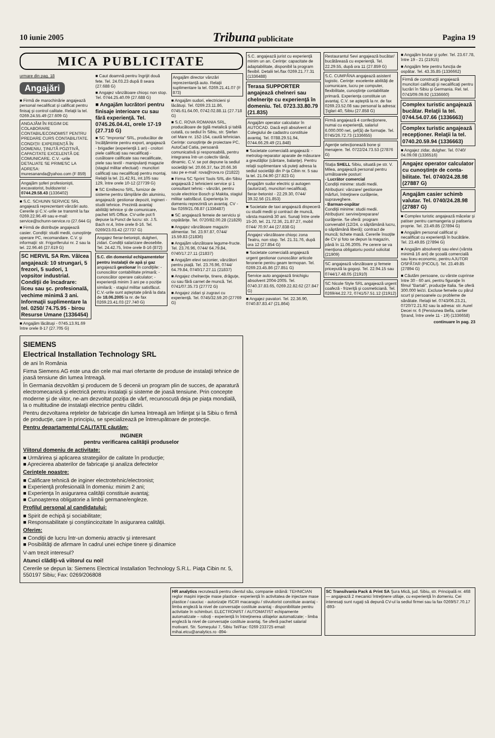10 iunie 2005 Tribuna publicitate Pagina 19
MICA PUBLICITATE
urmare din pag. 18
Angajări
■ Firmă de marochinărie angajează personal necalificat şi calificat pentru finisaj şi control calitate. Relaţii la tel. 0269.24.55.49 (27.609 G)
ANGAJĂM ÎN REGIM DE COLABORARE CONTABIL/ECONOMIST PENTRU PREDARE CURS CONTABILITATE. CONDIŢII: EXPERIENŢĂ ÎN DOMENIU, ŢINUTĂ POZITIVĂ, CAPACITATE EXCELENTĂ DE COMUNICARE. C.V. -urile DETALIATE SE PRIMESC LA ADRESA: muresananda@yahoo.com (F 859)
Angajăm şoferi profesionişti, excavatorist, buldozerist - 0744.29.58.43 (1336402)
■ S.C. SCHUNN SERVICE SRL angajează reprezentant vânzări auto. Cererile şi C.V.-urile se transmit la fax 0269.22.96.49 sau e-mail: service@schunn-service.ro (27.644 G)
■ Firmă de distribuţie angajează casier. Condiţii: studii medii, cunoştinţe operare PC, recomandare. C.V. şi informaţii: str. Frigoriferului nr. 2 sau la tel. 22.96.46 (27.619 G)
SC HERVIL SA Rm. Vâlcea angajează: 10 strungari, 5 frezori, 5 sudori, 1 vopsitor industrial. Condiţii de încadrare: liceu sau şc. profesională, vechime minimă 3 ani. Informaţii suplimentare la tel. 0250/ 74.75.95 - birou Resurse Umane (1336454)
■ Angajăm lăcătuşi - 0745.13.91.69 între orele 8-17 (27.705 G)
■ Caut doamnă pentru îngrijit două fete. Tel. 24.03.23 după 8 seara (27.688 G)
■ Angajez vânzătoare chioşc non stop. Tel. 0744.25.40.09 (27.688 G)
■ Angajăm lucrători pentru finisaje interioare cu sau fără experienţă. Tel. 0745.26.04.41, orele 17-19 (27.710 G)
■ SC "Impronta" SRL, producător de încălţăminte pentru export, angajează - brigadier (experienţă 1 an) - croitori piele calificaţi sau necalificaţi - cusătoare calificate sau necalificate, piele sau textil - manipulanţi magazie (stagiul militar efectuat) - muncitori calificaţi sau necalificaţi pentru montaj. Relaţii la tel. 21.42.91, int.105 sau 129, între orele 10-12 (27739 G)
■ SC Emiltecno SRL, furnizor de sisteme pentru tâmplărie din aluminiu, angajează: gestionar depozit, ingineri - studii tehnice. Prezintă avantaj: abilităţi tehnice şi de comunicare, pachet MS Office. CV-urile pot fi depuse la Punct de lucru: str. J.S. Bach nr.4, între orele 8-16. Tel. 0269/23.03.42 (27737 G)
Angajez fierar-betonişti, dulgheri, zidari. Condiţii salarizare deosebite. Tel. 24.42.75, între orele 8-16 (872)
S.C. din domeniul echipamentelor pentru instalaţii de apă şi gaz angajează gestionar în condiţiile: - cunoscător contabilitate primară; - cunoscător operare calculator; - experienţă minim 3 ani pe o poziţie similară; - stagiul militar satisfăcut. C.V.-urile sunt aşteptate până la data de 18.06.2005 la nr. de fax 0269.23.41.03 (27.740 G)
Angajăm director vânzări reprezentanţă auto. Relaţii suplimentare la tel. 0269.21.41.07 (F 873)
■ Angajăm sudori, electricieni şi lăcătuşi. Tel. 0269.23.11.86, 0745.61.64.00, 0742.02.88.11 (27.718 G)
■ S.C. ROVA ROMANIA SRL, producătoare de ţiglă metalică şi tablă cutată, cu sediul în Sibiu, str. Ştefan cel Mare nr. 152-154, caută tehnician. Cerinţe: cunoştinţe de proiectare PC, AutoCad Catia, persoană comunicativă şi responsabilă, pentru integrarea într-un colectiv tânăr, dinamic. C.V. se pot depune la sediul societăţii tel. 20.66.37, fax 20.66.36 sau pe e-mail: rova@rova.ro (21822)
■ Firma SC Sprint Tools SRL din Sibiu angajează 2 tehnicieni service şi 1 consultant tehnic - vânzări, pentru scule electrice Bosch şi Makita, stagiul militar satisfăcut. Experienţa în domeniu reprezintă un avantaj. CV - fax 0269/21.08.87 (1336487)
■ SC angajează femeie de serviciu şi ospătăriţe. Tel. 0720/82.00.28 (21829)
■ Angajez vânzătoare magazin alimentar. Tel. 23.97.87, 0744/ 15.59.83 (21836)
■ Angajăm vânzătoare legume-fructe. Tel. 23.76.96, 0744/ 64.79.84, 0740/17.27.11 (21837)
■ Angajăm elevi sezonier, vânzători pentru piaţă. Tel. 23.76.96, 0744/ 64.79.84, 0740/17.27.11 (21837)
■ Angajez chelneriţe, tinere, drăguţe, cu sau fără carnet de muncă. Tel. 0741/07.35.73 (27772 G)
■ Angajez zidari şi zugravi cu experienţă. Tel. 0745/32.59.20 (27769 G)
SIEMENS
Electrical Installation Technology SRL
de ani în România
Firma Siemens AG este una din cele mai mari ofertante de produse de instalaţii tehnice de joasă tensiune din lumea întreagă.
În Germania dezvoltăm şi producem de 5 decenii un program plin de succes, de aparatură electromecanică şi electrică pentru instalaţii şi sisteme de joasă tensiune. Prin concepte moderne şi de viitor, ne-am dezvoltat poziţia de vârf, recunoscută deja pe piaţa mondială, la o multitudine de instalaţii electrice pentru clădiri.
Pentru dezvoltarea reţelelor de fabricaţie din lumea întreagă am înfiinţat şi la Sibiu o firmă de producţie, care în principiu, se specializează pe întrerupătoare de protecţie.
Pentru departamentul CALITATE căutăm:
INGINER
pentru verificarea calităţii produselor
Viitorul domeniu de activitate:
■ Urmărirea şi aplicarea strategiilor de calitate în producţie;
■ Aprecierea abaterilor de fabricaţie şi analiza defectelor
Cerinţele noastre:
■ Calificare tehnică de inginer electrotehnic/electronist;
■ Experienţă profesională în domeniu: minim 2 ani;
■ Experienţa în asigurarea calităţii constituie avantaj;
■ Cunoaşterea obligatorie a limbii germane/engleze.
Profilul personal al candidatului:
■ Spirit de echipă şi sociabilitate;
■ Responsabilitate şi conştiinciozitate în asigurarea calităţii.
Oferim:
■ Condiţii de lucru într-un domeniu atractiv şi interesant
■ Posibilităţi de afirmare în cadrul unei echipe tinere şi dinamice
V-am trezit interesul?
Atunci clădiţi-vă viitorul cu noi!
Cererile se depun la: Siemens Electrical Installation Technology S.R.L. Piaţa Cibin nr. 5, 550197 Sibiu; Fax: 0269/206808
S.C. angajează jurist cu experienţă minim un an. Cerinţe: capacitate de adaptabilitate, disponibil la program flexibil. Detalii tel./fax 0269.21.77.31 (1336488)
Terasa SUPPORTER angajează chelneri sau chelneriţe cu experienţă în domeniu. Tel. 0723.33.80.79 (21.835)
Angajăm operator calculator în AUTOCAD. Dacă eşti absolvent al Colegiului de cadastru constituie avantaj. Tel. 0788.29.51.94, 0744.66.29.49 (21.848)
■ Societate comercială angajează: - metrolog-reparator aparate de măsurare a greutăţilor (cântare, balanţe). Pentru relaţii suplimentare vă puteţi adresa la sediul societăţii din P-ţa Cibin nr. 5 sau la tel. 21.04.90 (27.823 G)
Angajăm sudor electric şi autogen (autorizat), muncitori necalificaţi, fierar-betonist - 22.29.30, 0744/ 39.32.56 (21.853)
■ Societate de taxi angajează dispeceră cu studii medii şi contract de muncă, vârsta maximă 30 ani. Sunaţi între orele 15-20, tel. 21.72.36, 21.87.27, mobil 0744/ 70.97.44 (27.838 G)
Angajez vânzătoare chioşc zona Teatru, non stop. Tel. 21.31.76, după ora 12 (27.854 G)
■ Societate comercială angajează urgent gestionar cunoscător articole feronerie pentru geam termopan. Tel. 0269.23.45.86 (27.851 G)
Service auto angajează tinichigiu absolvent 2004-2005. Tel. 0740.37.83.65, 0269.22.82.62 (27.847 G)
■ Angajez pavatori. Tel. 22.36.90, 0740.87.83.47 (21.864)
Restaurantul Sevi angajează bucătar/ bucătăreasă cu experienţă. Tel. 22.29.55, după ora 11 (27.859 G)
S.C. CUMPĂNA angajează asistent logistic. Cerinţe: excelente abilităţi de comunicare, lucru pe computer, flexibilitate, cunoştinţe contabilitate primară. Experienţa constituie un avantaj. C.V. se aşteptă la nr. de fax 0269.23.52.08 sau personal la adresa: Ţiglari 40, Sibiu (27.858 G)
Firmă angajează 4 confecţionere, numai cu experienţă, salariul 6.000.000 net, şef(ă) de formaţie. Tel. 0745/26.72.73 (1336655)
Agenţie selecţionează bone şi menajere. Tel. 0722/24.73.53 (27876 G)
Staţia SHELL Sibiu, situată pe str. V. Milea, angajează personal pentru următoarele posturi:
- Lucrător comercial
Condiţii minime: studii medii. Atribuţiuni: vânzare/ gestionare mărfuri, întreţinere curăţenie, supraveghere.
- Barman-ospătar
Condiţii minime: studii medii. Atribuţiuni: servire/preparare/ curăţenie. Se oferă: program convenabil (12/24, o săptămână lucru, o săptămână liberă); contract de muncă; tichete masă. Cererile însoţite de CV şi foto se depun la magazin, până în 11.06.2005. Pe cerere se va menţiona obligatoriu postul solicitat (21909)
SC angajează vânzătoare şi femeie pricepută la gogoşi. Tel. 22.94.15 sau 0744/17.48.05 (21910)
SC Nicole Style SRL angajează urgent coafeză - frizeriţă şi cosmeticiană. Tel. 0269/44.22.72, 0741/57.51.12 (21912)
■ Angajăm brutar şi şofer. Tel. 23.67.78, între 19 - 21 (21915)
■ Angajăm fete pentru funcţia de ospătar. Tel. 43.35.85 (1336662)
Firmă de construcţii angajează muncitori calificaţi şi necalificaţi pentru lucrări în Sibiu şi Germania. Rel. tel. 0743/09.09.92 (1336660)
Complex turistic angajează bucătar. Relaţii la tel. 0744.54.07.66 (1336663)
Complex turistic angajează recepţioner. Relaţii la tel. 0740.20.59.94 (1336663)
■ Angajez zidar, dulgher. Tel. 0740/ 04.09.08 (1336516)
Angajez operator calculator cu cunoştinţe de conta-bilitate. Tel. 0740/24.28.98 (27887 G)
Angajăm casier schimb valutar. Tel. 0740/24.28.98 (27887 G)
■ Complex turistic angajează măcelar şi patiser pentru carmangeria şi patiseria proprie. Tel. 23.49.85 (27894 G)
■ Angajăm personal calificat şi necalificat cu experienţă în bucătărie. Tel. 23.49.85 (27894 G)
■ Angajăm absolvenţi sau elevi (vârsta minimă 16 ani) de şcoală comercială sau liceu economic, pentru AJUTOR OSPĂTAR (PICOLI). Tel. 23.49.85 (27894 G)
■ Căutăm persoane, cu vârste cuprinse între 30 - 60 ani, pentru figuraţie în filmul "Bartali", producţie Italia. Se oferă 300.000 lei/zi. Excluse femeile cu părul scurt şi persoanele cu probleme de sănătate. Relaţii tel. 0743/06.23.21, 0720/72.21.92 sau la adresa: str. Aurel Decei nr. 6 (Pensiunea Bella, cartier Ştrand, între orele 11 - 19) (1336658)
continuare în pag. 23
HR analytics recrutează pentru clientul său, companie străină: TEHNICIAN reglor maşini injecţie mase plastice - experienţă în activitatea de injectare mase plastice / cauciuc - autorizaţie ISCIR macaragiu / stivuitorist constituie avantaj - limba engleză la nivel de conversaţie costituie avantaj - disponibilitate pentru activitate în schimburi. ELECTRONIST / AUTOMATIST echipamente automatizate – roboţi - experienţă în întreţinerea utilajelor automatizate; - limba engleză la nivel de conversaţie costituie avantaj. Se oferă pachet salarial motivant. Str. Someşului 7, Sibiu Tel/Fax: 0269 233725 email: mihai.etcu@analytics.ro -894-
SC Transilvania Pack & Print SA Şura Mică, jud. Sibiu, str. Principală nr. 468 — angajează 2 mecanici întreţinere utilaje, cu experienţă în domeniu. Cei interesaţi sunt rugaţi să depună CV-ul la sediul firmei sau la fax 0269/57.70.17 -893-